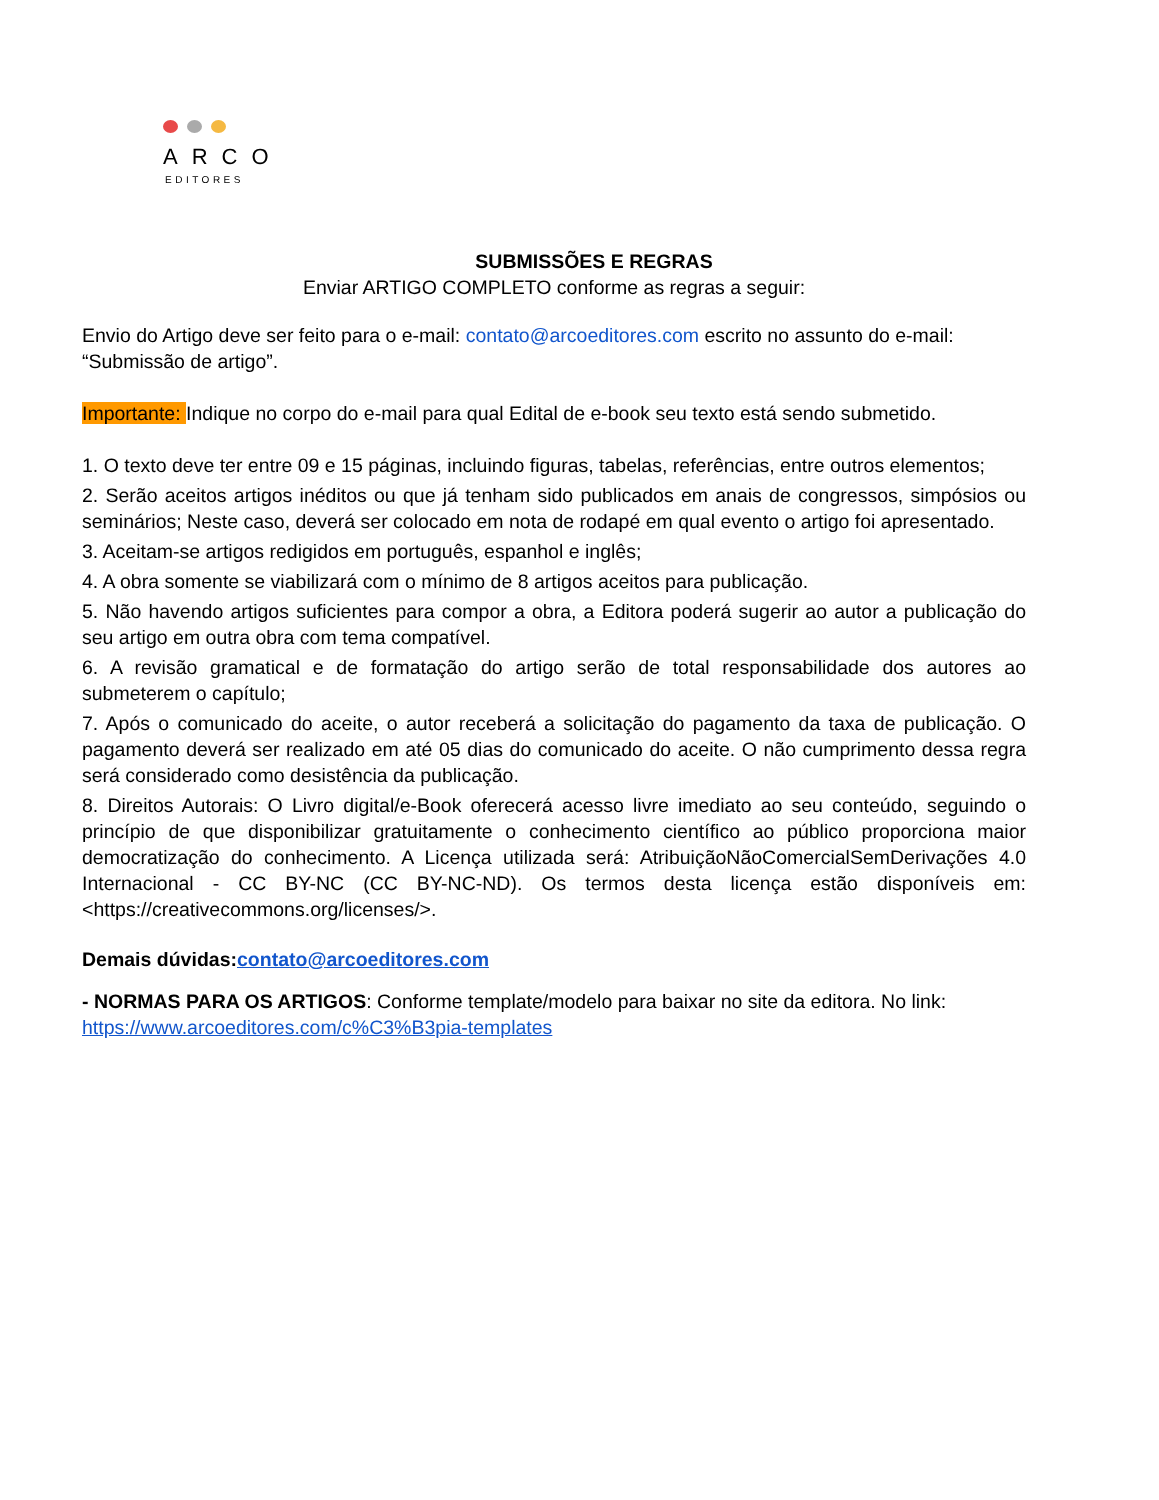ARCO
EDITORES
SUBMISSÕES E REGRAS
Enviar ARTIGO COMPLETO conforme as regras a seguir:
Envio do Artigo deve ser feito para o e-mail: contato@arcoeditores.com escrito no assunto do e-mail: “Submissão de artigo”.
Importante: Indique no corpo do e-mail para qual Edital de e-book seu texto está sendo submetido.
1. O texto deve ter entre 09 e 15 páginas, incluindo figuras, tabelas, referências, entre outros elementos;
2. Serão aceitos artigos inéditos ou que já tenham sido publicados em anais de congressos, simpósios ou seminários; Neste caso, deverá ser colocado em nota de rodapé em qual evento o artigo foi apresentado.
3. Aceitam-se artigos redigidos em português, espanhol e inglês;
4. A obra somente se viabilizará com o mínimo de 8 artigos aceitos para publicação.
5. Não havendo artigos suficientes para compor a obra, a Editora poderá sugerir ao autor a publicação do seu artigo em outra obra com tema compatível.
6. A revisão gramatical e de formatação do artigo serão de total responsabilidade dos autores ao submeterem o capítulo;
7. Após o comunicado do aceite, o autor receberá a solicitação do pagamento da taxa de publicação. O pagamento deverá ser realizado em até 05 dias do comunicado do aceite. O não cumprimento dessa regra será considerado como desistência da publicação.
8. Direitos Autorais: O Livro digital/e-Book oferecerá acesso livre imediato ao seu conteúdo, seguindo o princípio de que disponibilizar gratuitamente o conhecimento científico ao público proporciona maior democratização do conhecimento. A Licença utilizada será: AtribuiçãoNãoComercialSemDerivações 4.0 Internacional - CC BY-NC (CC BY-NC-ND). Os termos desta licença estão disponíveis em: <https://creativecommons.org/licenses/>.
Demais dúvidas:contato@arcoeditores.com
- NORMAS PARA OS ARTIGOS: Conforme template/modelo para baixar no site da editora. No link: https://www.arcoeditores.com/c%C3%B3pia-templates